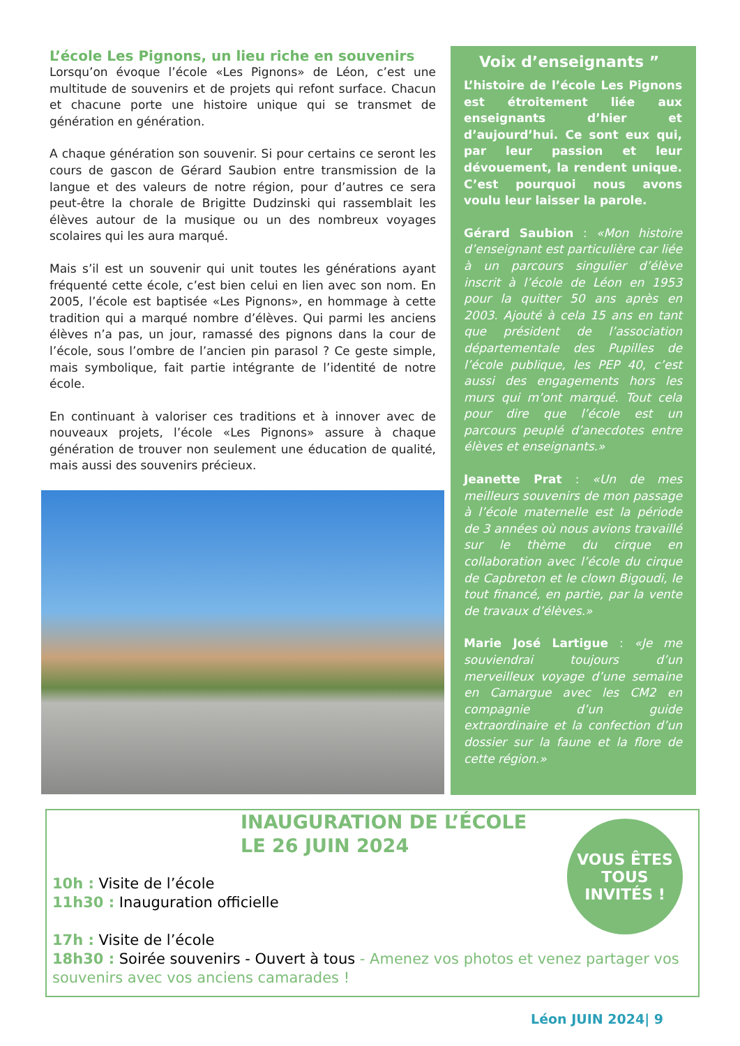L’école Les Pignons, un lieu riche en souvenirs
Lorsqu’on évoque l’école «Les Pignons» de Léon, c’est une multitude de souvenirs et de projets qui refont surface. Chacun et chacune porte une histoire unique qui se transmet de génération en génération.
A chaque génération son souvenir. Si pour certains ce seront les cours de gascon de Gérard Saubion entre transmission de la langue et des valeurs de notre région, pour d’autres ce sera peut-être la chorale de Brigitte Dudzinski qui rassemblait les élèves autour de la musique ou un des nombreux voyages scolaires qui les aura marqué.
Mais s’il est un souvenir qui unit toutes les générations ayant fréquenté cette école, c’est bien celui en lien avec son nom. En 2005, l’école est baptisée «Les Pignons», en hommage à cette tradition qui a marqué nombre d’élèves. Qui parmi les anciens élèves n’a pas, un jour, ramassé des pignons dans la cour de l’école, sous l’ombre de l’ancien pin parasol ? Ce geste simple, mais symbolique, fait partie intégrante de l’identité de notre école.
En continuant à valoriser ces traditions et à innover avec de nouveaux projets, l’école «Les Pignons» assure à chaque génération de trouver non seulement une éducation de qualité, mais aussi des souvenirs précieux.
Voix d’enseignants ”
L’histoire de l’école Les Pignons est étroitement liée aux enseignants d’hier et d’aujourd’hui. Ce sont eux qui, par leur passion et leur dévouement, la rendent unique. C’est pourquoi nous avons voulu leur laisser la parole.
Gérard Saubion : «Mon histoire d’enseignant est particulière car liée à un parcours singulier d’élève inscrit à l’école de Léon en 1953 pour la quitter 50 ans après en 2003. Ajouté à cela 15 ans en tant que président de l’association départementale des Pupilles de l’école publique, les PEP 40, c’est aussi des engagements hors les murs qui m’ont marqué. Tout cela pour dire que l’école est un parcours peuplé d’anecdotes entre élèves et enseignants.»
Jeanette Prat : «Un de mes meilleurs souvenirs de mon passage à l’école maternelle est la période de 3 années où nous avions travaillé sur le thème du cirque en collaboration avec l’école du cirque de Capbreton et le clown Bigoudi, le tout financé, en partie, par la vente de travaux d’élèves.»
Marie José Lartigue : «Je me souviendrai toujours d’un merveilleux voyage d’une semaine en Camargue avec les CM2 en compagnie d’un guide extraordinaire et la confection d’un dossier sur la faune et la flore de cette région.»
INAUGURATION DE L’ÉCOLE
LE 26 JUIN 2024
VOUS ÊTES
TOUS
INVITÉS !
10h : Visite de l’école
11h30 : Inauguration officielle
17h : Visite de l’école
18h30 : Soirée souvenirs - Ouvert à tous - Amenez vos photos et venez partager vos souvenirs avec vos anciens camarades !
Léon JUIN 2024| 9